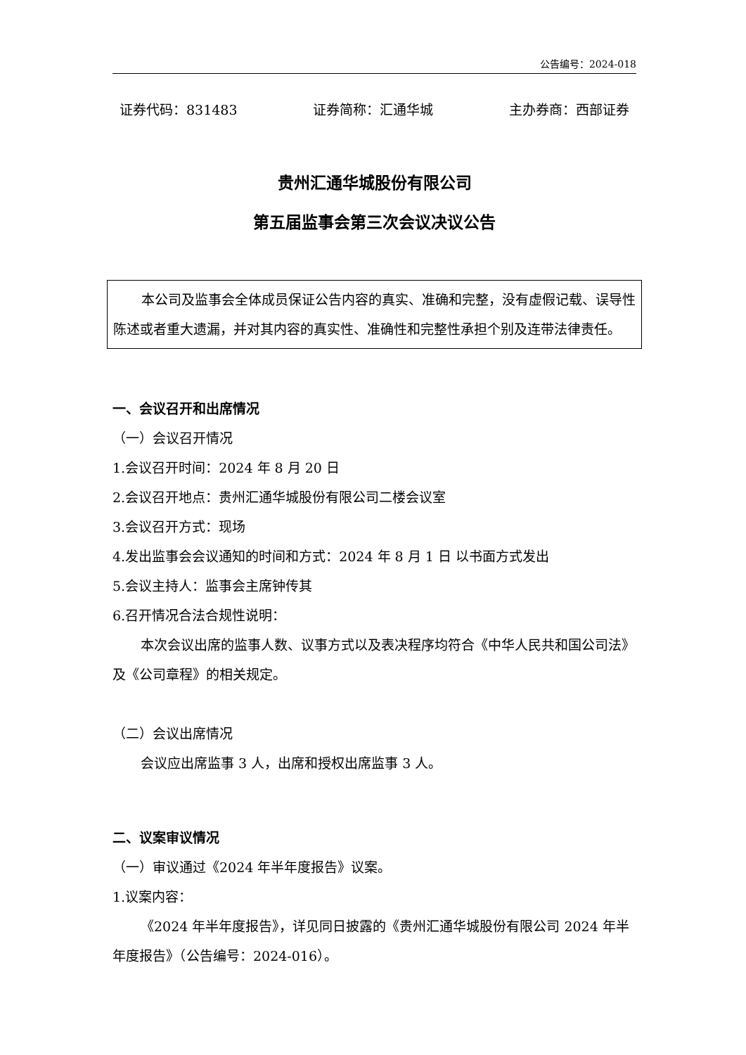公告编号：2024-018
证券代码：831483 证券简称：汇通华城 主办券商：西部证券
贵州汇通华城股份有限公司
第五届监事会第三次会议决议公告
本公司及监事会全体成员保证公告内容的真实、准确和完整，没有虚假记载、误导性陈述或者重大遗漏，并对其内容的真实性、准确性和完整性承担个别及连带法律责任。
一、会议召开和出席情况
（一）会议召开情况
1.会议召开时间：2024 年 8 月 20 日
2.会议召开地点：贵州汇通华城股份有限公司二楼会议室
3.会议召开方式：现场
4.发出监事会会议通知的时间和方式：2024 年 8 月 1 日 以书面方式发出
5.会议主持人：监事会主席钟传其
6.召开情况合法合规性说明：
本次会议出席的监事人数、议事方式以及表决程序均符合《中华人民共和国公司法》及《公司章程》的相关规定。
（二）会议出席情况
会议应出席监事 3 人，出席和授权出席监事 3 人。
二、议案审议情况
（一）审议通过《2024 年半年度报告》议案。
1.议案内容：
《2024 年半年度报告》，详见同日披露的《贵州汇通华城股份有限公司 2024 年半年度报告》（公告编号：2024-016）。